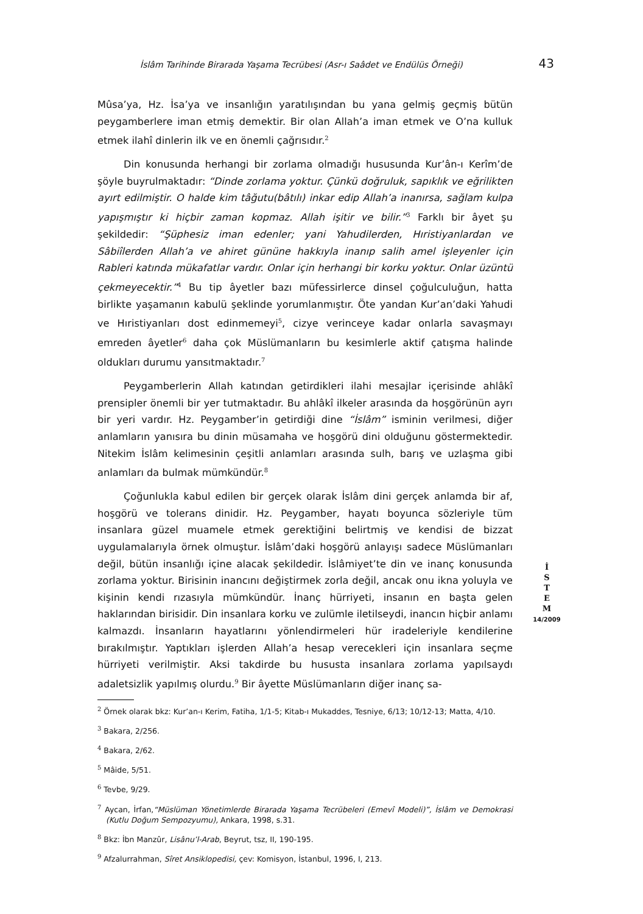İslâm Tarihinde Birarada Yaşama Tecrübesi (Asr-ı Saâdet ve Endülüs Örneği) 43
Mûsa’ya, Hz. İsa’ya ve insanlığın yaratılışından bu yana gelmiş geçmiş bütün peygamberlere iman etmiş demektir. Bir olan Allah’a iman etmek ve O’na kulluk etmek ilahî dinlerin ilk ve en önemli çağrısıdır.<sup>2</sup>
Din konusunda herhangi bir zorlama olmadığı hususunda Kur’ân-ı Kerîm’de şöyle buyrulmaktadır: “Dinde zorlama yoktur. Çünkü doğruluk, sapıklık ve eğrilikten ayırt edilmiştir. O halde kim tâğutu(bâtılı) inkar edip Allah’a inanırsa, sağlam kulpa yapışmıştır ki hiçbir zaman kopmaz. Allah işitir ve bilir.”<sup>3</sup> Farklı bir âyet şu şekildedir: “Şüphesiz iman edenler; yani Yahudilerden, Hıristiyanlardan ve Sâbiîlerden Allah’a ve ahiret gününe hakkıyla inanıp salih amel işleyenler için Rableri katında mükafatlar vardır. Onlar için herhangi bir korku yoktur. Onlar üzüntü çekmeyecektir.”<sup>4</sup> Bu tip âyetler bazı müfessirlerce dinsel çoğulculuğun, hatta birlikte yaşamanın kabulü şeklinde yorumlanmıştır. Öte yandan Kur’an’daki Yahudi ve Hıristiyanları dost edinmemeyi<sup>5</sup>, cizye verinceye kadar onlarla savaşmayı emreden âyetler<sup>6</sup> daha çok Müslümanların bu kesimlerle aktif çatışma halinde oldukları durumu yansıtmaktadır.<sup>7</sup>
Peygamberlerin Allah katından getirdikleri ilahi mesajlar içerisinde ahlâkî prensipler önemli bir yer tutmaktadır. Bu ahlâkî ilkeler arasında da hoşgörünün ayrı bir yeri vardır. Hz. Peygamber’in getirdiği dine “İslâm” isminin verilmesi, diğer anlamların yanısıra bu dinin müsamaha ve hoşgörü dini olduğunu göstermektedir. Nitekim İslâm kelimesinin çeşitli anlamları arasında sulh, barış ve uzlaşma gibi anlamları da bulmak mümkündür.<sup>8</sup>
Çoğunlukla kabul edilen bir gerçek olarak İslâm dini gerçek anlamda bir af, hoşgörü ve tolerans dinidir. Hz. Peygamber, hayatı boyunca sözleriyle tüm insanlara güzel muamele etmek gerektiğini belirtmiş ve kendisi de bizzat uygulamalarıyla örnek olmuştur. İslâm’daki hoşgörü anlayışı sadece Müslümanları değil, bütün insanlığı içine alacak şekildedir. İslâmiyet’te din ve inanç konusunda zorlama yoktur. Birisinin inancını değiştirmek zorla değil, ancak onu ikna yoluyla ve kişinin kendi rızasıyla mümkündür. İnanç hürriyeti, insanın en başta gelen haklarından birisidir. Din insanlara korku ve zulümle iletilseydi, inancın hiçbir anlamı kalmazdı. İnsanların hayatlarını yönlendirmeleri hür iradeleriyle kendilerine bırakılmıştır. Yaptıkları işlerden Allah’a hesap verecekleri için insanlara seçme hürriyeti verilmiştir. Aksi takdirde bu hususta insanlara zorlama yapılsaydı adaletsizlik yapılmış olurdu.<sup>9</sup> Bir âyette Müslümanların diğer inanç sa-
<sup>2</sup> Örnek olarak bkz: Kur’an-ı Kerim, Fatiha, 1/1-5; Kitab-ı Mukaddes, Tesniye, 6/13; 10/12-13; Matta, 4/10.
<sup>3</sup> Bakara, 2/256.
<sup>4</sup> Bakara, 2/62.
<sup>5</sup> Mâide, 5/51.
<sup>6</sup> Tevbe, 9/29.
<sup>7</sup> Aycan, İrfan,“Müslüman Yönetimlerde Birarada Yaşama Tecrübeleri (Emevî Modeli)”, İslâm ve Demokrasi (Kutlu Doğum Sempozyumu), Ankara, 1998, s.31.
<sup>8</sup> Bkz: İbn Manzûr, Lisânu’l-Arab, Beyrut, tsz, II, 190-195.
<sup>9</sup> Afzalurrahman, Sîret Ansiklopedisi, çev: Komisyon, İstanbul, 1996, I, 213.
İ
S
T
E
M
14/2009